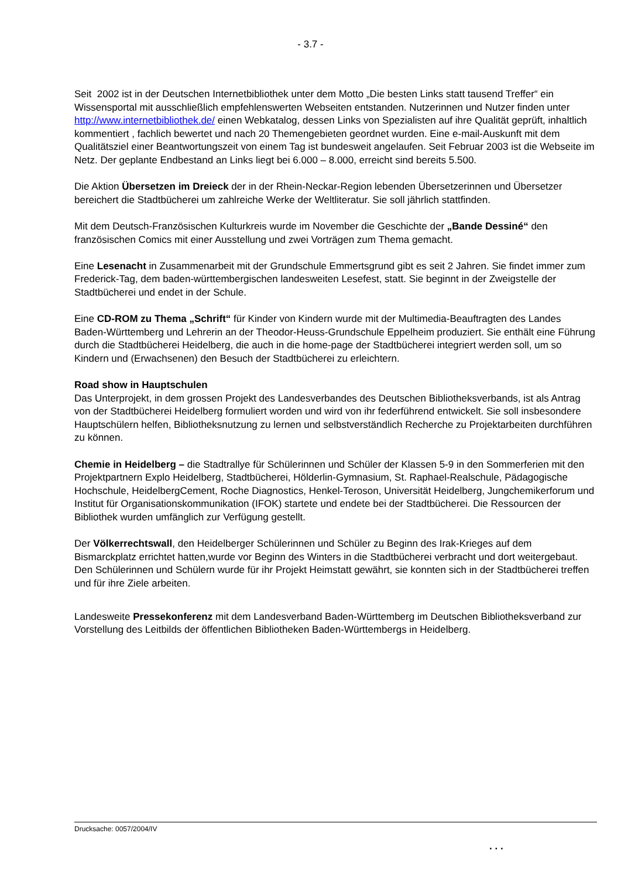- 3.7 -
Seit 2002 ist in der Deutschen Internetbibliothek unter dem Motto „Die besten Links statt tausend Treffer“ ein Wissensportal mit ausschließlich empfehlenswerten Webseiten entstanden. Nutzerinnen und Nutzer finden unter http://www.internetbibliothek.de/ einen Webkatalog, dessen Links von Spezialisten auf ihre Qualität geprüft, inhaltlich kommentiert , fachlich bewertet und nach 20 Themengebieten geordnet wurden. Eine e-mail-Auskunft mit dem Qualitätsziel einer Beantwortungszeit von einem Tag ist bundesweit angelaufen. Seit Februar 2003 ist die Webseite im Netz. Der geplante Endbestand an Links liegt bei 6.000 – 8.000, erreicht sind bereits 5.500.
Die Aktion Übersetzen im Dreieck der in der Rhein-Neckar-Region lebenden Übersetzerinnen und Übersetzer bereichert die Stadtbücherei um zahlreiche Werke der Weltliteratur. Sie soll jährlich stattfinden.
Mit dem Deutsch-Französischen Kulturkreis wurde im November die Geschichte der „Bande Dessiné“ den französischen Comics mit einer Ausstellung und zwei Vorträgen zum Thema gemacht.
Eine Lesenacht in Zusammenarbeit mit der Grundschule Emmertsgrund gibt es seit 2 Jahren. Sie findet immer zum Frederick-Tag, dem baden-württembergischen landesweiten Lesefest, statt. Sie beginnt in der Zweigstelle der Stadtbücherei und endet in der Schule.
Eine CD-ROM zu Thema „Schrift“ für Kinder von Kindern wurde mit der Multimedia-Beauftragten des Landes Baden-Württemberg und Lehrerin an der Theodor-Heuss-Grundschule Eppelheim produziert. Sie enthält eine Führung durch die Stadtbücherei Heidelberg, die auch in die home-page der Stadtbücherei integriert werden soll, um so Kindern und (Erwachsenen) den Besuch der Stadtbücherei zu erleichtern.
Road show in Hauptschulen
Das Unterprojekt, in dem grossen Projekt des Landesverbandes des Deutschen Bibliotheksverbands, ist als Antrag von der Stadtbücherei Heidelberg formuliert worden und wird von ihr federführend entwickelt. Sie soll insbesondere Hauptschülern helfen, Bibliotheksnutzung zu lernen und selbstverständlich Recherche zu Projektarbeiten durchführen zu können.
Chemie in Heidelberg – die Stadtrallye für Schülerinnen und Schüler der Klassen 5-9 in den Sommerferien mit den Projektpartnern Explo Heidelberg, Stadtbücherei, Hölderlin-Gymnasium, St. Raphael-Realschule, Pädagogische Hochschule, HeidelbergCement, Roche Diagnostics, Henkel-Teroson, Universität Heidelberg, Jungchemikerforum und Institut für Organisationskommunikation (IFOK) startete und endete bei der Stadtbücherei. Die Ressourcen der Bibliothek wurden umfänglich zur Verfügung gestellt.
Der Völkerrechtswall, den Heidelberger Schülerinnen und Schüler zu Beginn des Irak-Krieges auf dem Bismarckplatz errichtet hatten,wurde vor Beginn des Winters in die Stadtbücherei verbracht und dort weitergebaut. Den Schülerinnen und Schülern wurde für ihr Projekt Heimstatt gewährt, sie konnten sich in der Stadtbücherei treffen und für ihre Ziele arbeiten.
Landesweite Pressekonferenz mit dem Landesverband Baden-Württemberg im Deutschen Bibliotheksverband zur Vorstellung des Leitbilds der öffentlichen Bibliotheken Baden-Württembergs in Heidelberg.
Drucksache: 0057/2004/IV
. . .